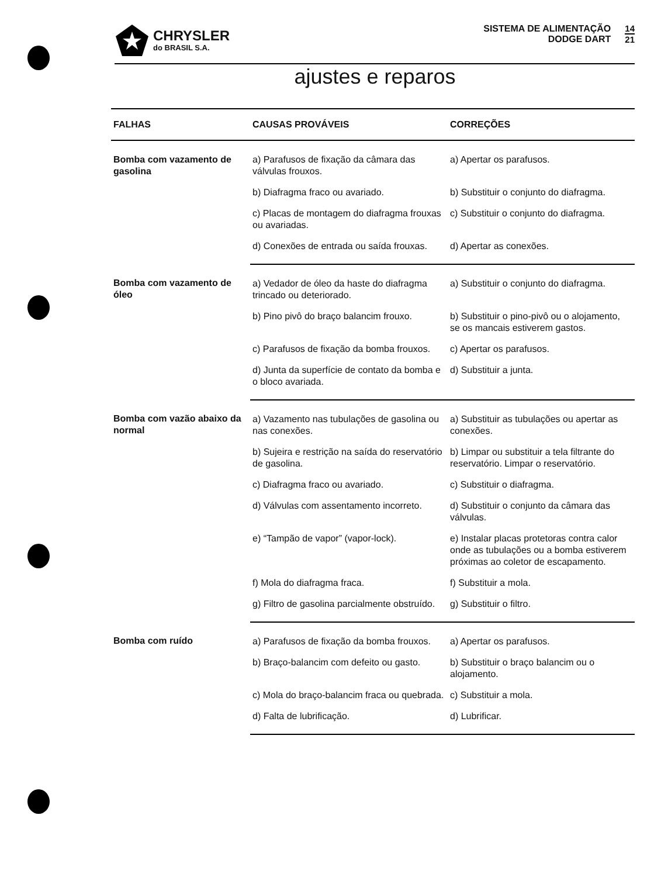CHRYSLER
do BRASIL S.A.
SISTEMA DE ALIMENTAÇÃO
DODGE DART
14
21
ajustes e reparos
| FALHAS | CAUSAS PROVÁVEIS | CORREÇÕES |
| --- | --- | --- |
| Bomba com vazamento de gasolina | a) Parafusos de fixação da câmara das válvulas frouxos. | a) Apertar os parafusos. |
| | b) Diafragma fraco ou avariado. | b) Substituir o conjunto do diafragma. |
| | c) Placas de montagem do diafragma frouxas ou avariadas. | c) Substituir o conjunto do diafragma. |
| | d) Conexões de entrada ou saída frouxas. | d) Apertar as conexões. |
| Bomba com vazamento de óleo | a) Vedador de óleo da haste do diafragma trincado ou deteriorado. | a) Substituir o conjunto do diafragma. |
| | b) Pino pivô do braço balancim frouxo. | b) Substituir o pino-pivô ou o alojamento, se os mancais estiverem gastos. |
| | c) Parafusos de fixação da bomba frouxos. | c) Apertar os parafusos. |
| | d) Junta da superfície de contato da bomba e o bloco avariada. | d) Substituir a junta. |
| Bomba com vazão abaixo da normal | a) Vazamento nas tubulações de gasolina ou nas conexões. | a) Substituir as tubulações ou apertar as conexões. |
| | b) Sujeira e restrição na saída do reservatório de gasolina. | b) Limpar ou substituir a tela filtrante do reservatório. Limpar o reservatório. |
| | c) Diafragma fraco ou avariado. | c) Substituir o diafragma. |
| | d) Válvulas com assentamento incorreto. | d) Substituir o conjunto da câmara das válvulas. |
| | e) “Tampão de vapor” (vapor-lock). | e) Instalar placas protetoras contra calor onde as tubulações ou a bomba estiverem próximas ao coletor de escapamento. |
| | f) Mola do diafragma fraca. | f) Substituir a mola. |
| | g) Filtro de gasolina parcialmente obstruído. | g) Substituir o filtro. |
| Bomba com ruído | a) Parafusos de fixação da bomba frouxos. | a) Apertar os parafusos. |
| | b) Braço-balancim com defeito ou gasto. | b) Substituir o braço balancim ou o alojamento. |
| | c) Mola do braço-balancim fraca ou quebrada. | c) Substituir a mola. |
| | d) Falta de lubrificação. | d) Lubrificar. |